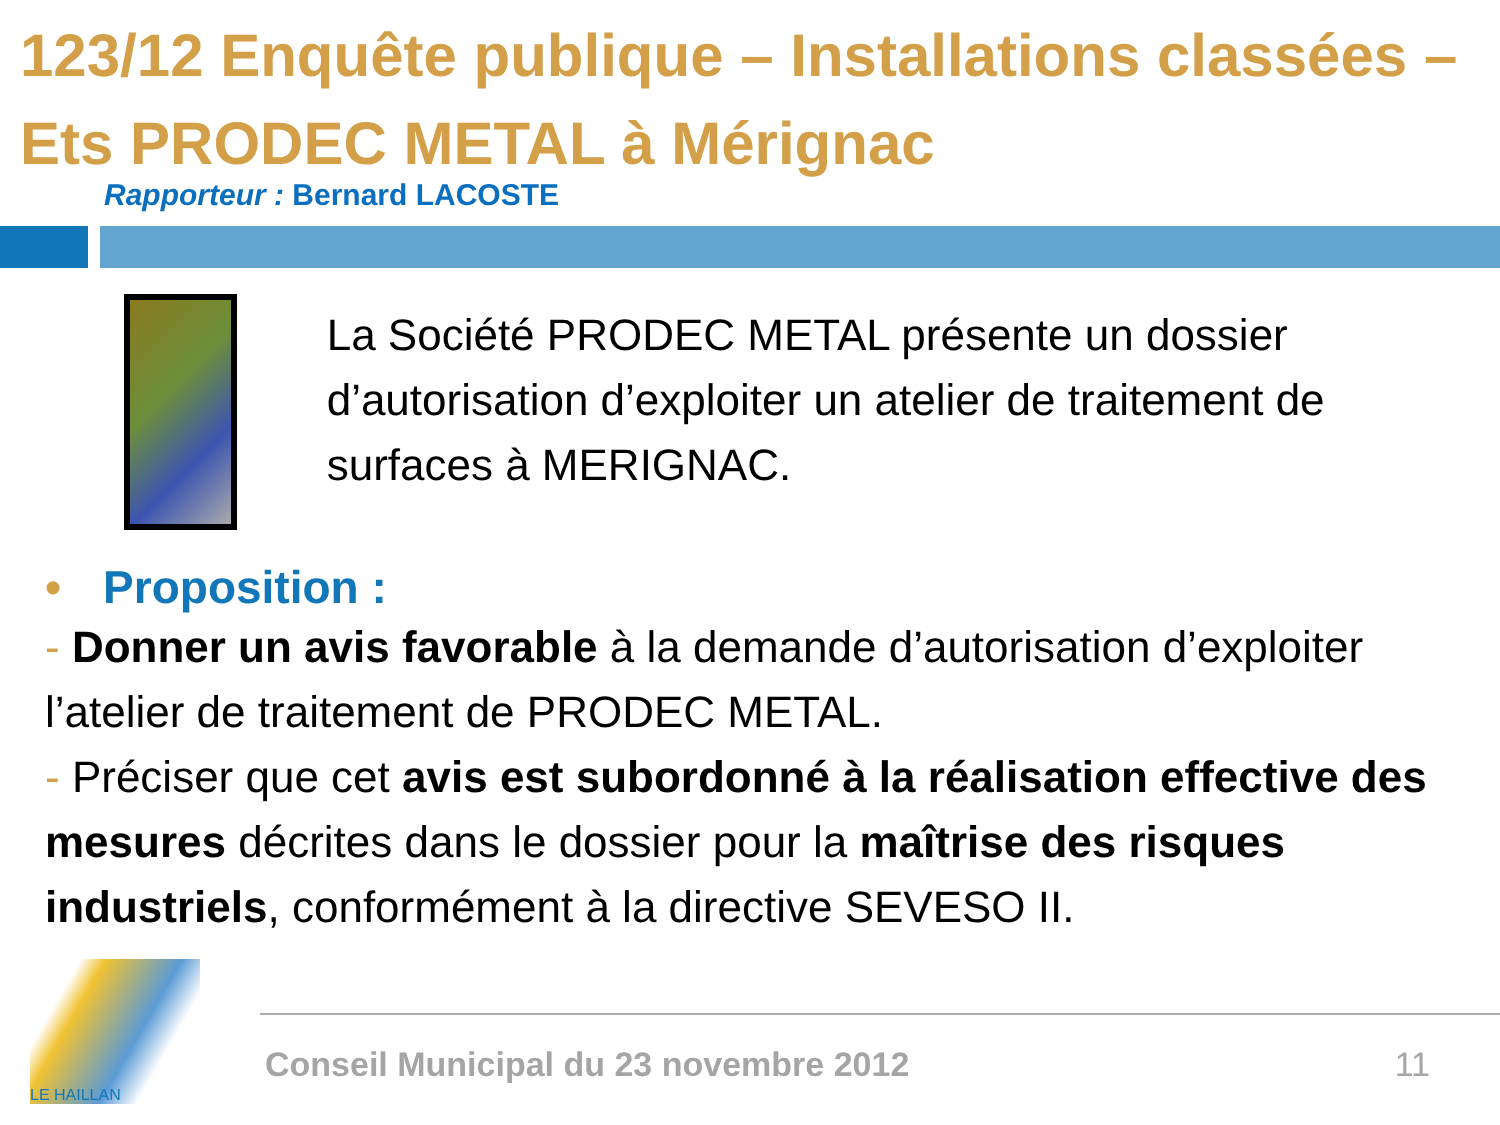123/12 Enquête publique – Installations classées – Ets PRODEC METAL à Mérignac
Rapporteur : Bernard LACOSTE
La Société PRODEC METAL présente un dossier d’autorisation d’exploiter un atelier de traitement de surfaces à MERIGNAC.
• Proposition :
- Donner un avis favorable à la demande d’autorisation d’exploiter l’atelier de traitement de PRODEC METAL.
- Préciser que cet avis est subordonné à la réalisation effective des mesures décrites dans le dossier pour la maîtrise des risques industriels, conformément à la directive SEVESO II.
LE HAILLAN
Conseil Municipal du 23 novembre 2012 11